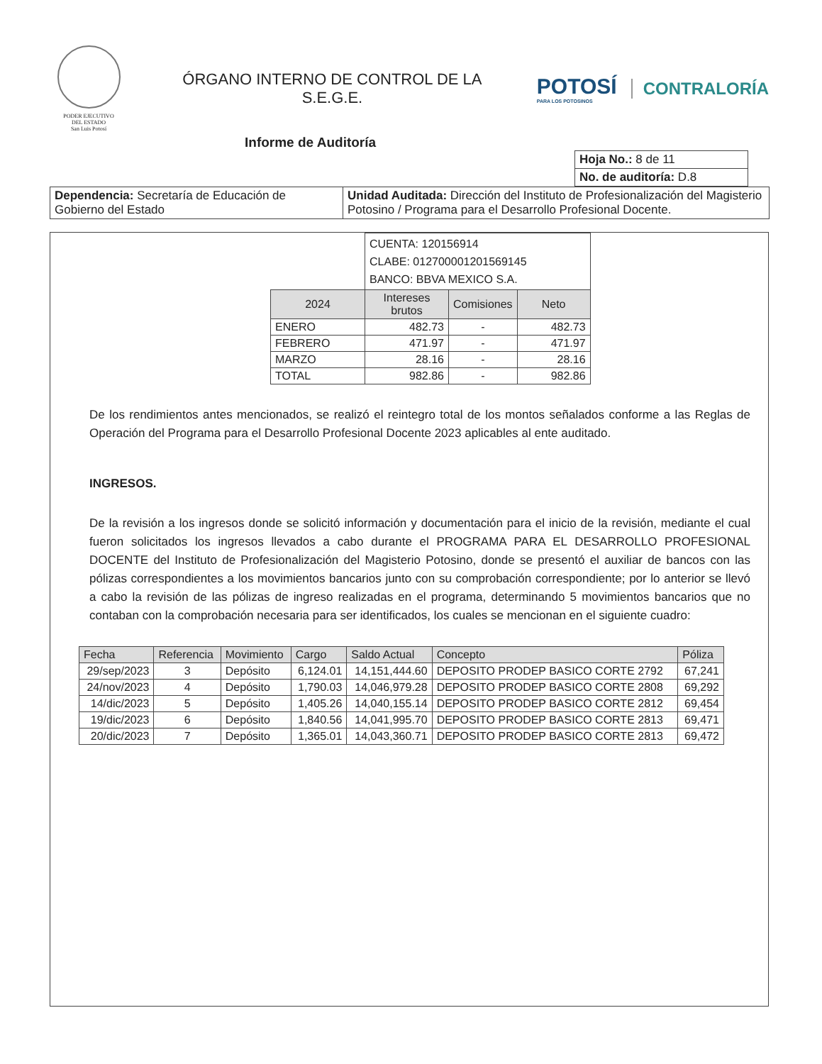PODER EJECUTIVO
DEL ESTADO
San Luis Potosí
ÓRGANO INTERNO DE CONTROL DE LA
S.E.G.E.
POTOSÍ
PARA LOS POTOSINOS
CONTRALORÍA
Informe de Auditoría
| Hoja No.: 8 de 11 |
| No. de auditoría: D.8 |
| Dependencia: Secretaría de Educación de Gobierno del Estado | Unidad Auditada: Dirección del Instituto de Profesionalización del Magisterio Potosino / Programa para el Desarrollo Profesional Docente. |
| | CUENTA: 120156914 CLABE: 012700001201569145 BANCO: BBVA MEXICO S.A. | | |
| 2024 | Intereses brutos | Comisiones | Neto |
| ENERO | 482.73 | - | 482.73 |
| FEBRERO | 471.97 | - | 471.97 |
| MARZO | 28.16 | - | 28.16 |
| TOTAL | 982.86 | - | 982.86 |
De los rendimientos antes mencionados, se realizó el reintegro total de los montos señalados conforme a las Reglas de Operación del Programa para el Desarrollo Profesional Docente 2023 aplicables al ente auditado.
INGRESOS.
De la revisión a los ingresos donde se solicitó información y documentación para el inicio de la revisión, mediante el cual fueron solicitados los ingresos llevados a cabo durante el PROGRAMA PARA EL DESARROLLO PROFESIONAL DOCENTE del Instituto de Profesionalización del Magisterio Potosino, donde se presentó el auxiliar de bancos con las pólizas correspondientes a los movimientos bancarios junto con su comprobación correspondiente; por lo anterior se llevó a cabo la revisión de las pólizas de ingreso realizadas en el programa, determinando 5 movimientos bancarios que no contaban con la comprobación necesaria para ser identificados, los cuales se mencionan en el siguiente cuadro:
| Fecha | Referencia | Movimiento | Cargo | Saldo Actual | Concepto | Póliza |
| --- | --- | --- | --- | --- | --- | --- |
| 29/sep/2023 | 3 | Depósito | 6,124.01 | 14,151,444.60 | DEPOSITO PRODEP BASICO CORTE 2792 | 67,241 |
| 24/nov/2023 | 4 | Depósito | 1,790.03 | 14,046,979.28 | DEPOSITO PRODEP BASICO CORTE 2808 | 69,292 |
| 14/dic/2023 | 5 | Depósito | 1,405.26 | 14,040,155.14 | DEPOSITO PRODEP BASICO CORTE 2812 | 69,454 |
| 19/dic/2023 | 6 | Depósito | 1,840.56 | 14,041,995.70 | DEPOSITO PRODEP BASICO CORTE 2813 | 69,471 |
| 20/dic/2023 | 7 | Depósito | 1,365.01 | 14,043,360.71 | DEPOSITO PRODEP BASICO CORTE 2813 | 69,472 |